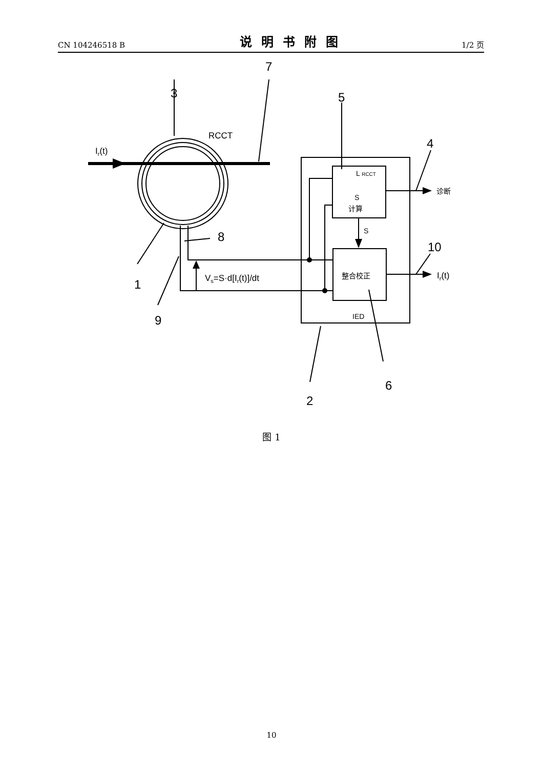CN 104246518 B 说明书附图 1/2 页
7
3
5
4
8
10
1
9
6
2
Ir(t)
RCCT
Vs=S·d[Ir(t)]/dt
Ir(t)
L RCCT
S
计算
S
整合校正
IED
诊断
图 1
10